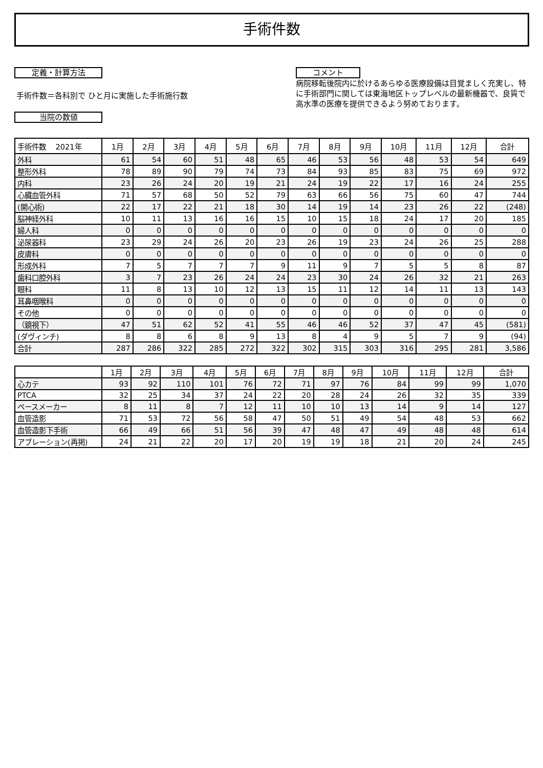手術件数
定義・計算方法
手術件数＝各科別で ひと月に実施した手術施行数
当院の数値
コメント
病院移転後院内に於けるあらゆる医療設備は目覚ましく充実し、特に手術部門に関しては東海地区トップレベルの最新機器で、良質で高水準の医療を提供できるよう努めております。
| 手術件数 2021年 | 1月 | 2月 | 3月 | 4月 | 5月 | 6月 | 7月 | 8月 | 9月 | 10月 | 11月 | 12月 | 合計 |
| --- | --- | --- | --- | --- | --- | --- | --- | --- | --- | --- | --- | --- | --- |
| 外科 | 61 | 54 | 60 | 51 | 48 | 65 | 46 | 53 | 56 | 48 | 53 | 54 | 649 |
| 整形外科 | 78 | 89 | 90 | 79 | 74 | 73 | 84 | 93 | 85 | 83 | 75 | 69 | 972 |
| 内科 | 23 | 26 | 24 | 20 | 19 | 21 | 24 | 19 | 22 | 17 | 16 | 24 | 255 |
| 心臓血管外科 | 71 | 57 | 68 | 50 | 52 | 79 | 63 | 66 | 56 | 75 | 60 | 47 | 744 |
| (開心術) | 22 | 17 | 22 | 21 | 18 | 30 | 14 | 19 | 14 | 23 | 26 | 22 | (248) |
| 脳神経外科 | 10 | 11 | 13 | 16 | 16 | 15 | 10 | 15 | 18 | 24 | 17 | 20 | 185 |
| 婦人科 | 0 | 0 | 0 | 0 | 0 | 0 | 0 | 0 | 0 | 0 | 0 | 0 | 0 |
| 泌尿器科 | 23 | 29 | 24 | 26 | 20 | 23 | 26 | 19 | 23 | 24 | 26 | 25 | 288 |
| 皮膚科 | 0 | 0 | 0 | 0 | 0 | 0 | 0 | 0 | 0 | 0 | 0 | 0 | 0 |
| 形成外科 | 7 | 5 | 7 | 7 | 7 | 9 | 11 | 9 | 7 | 5 | 5 | 8 | 87 |
| 歯科口腔外科 | 3 | 7 | 23 | 26 | 24 | 24 | 23 | 30 | 24 | 26 | 32 | 21 | 263 |
| 眼科 | 11 | 8 | 13 | 10 | 12 | 13 | 15 | 11 | 12 | 14 | 11 | 13 | 143 |
| 耳鼻咽喉科 | 0 | 0 | 0 | 0 | 0 | 0 | 0 | 0 | 0 | 0 | 0 | 0 | 0 |
| その他 | 0 | 0 | 0 | 0 | 0 | 0 | 0 | 0 | 0 | 0 | 0 | 0 | 0 |
| （鏡視下） | 47 | 51 | 62 | 52 | 41 | 55 | 46 | 46 | 52 | 37 | 47 | 45 | (581) |
| (ダヴィンチ) | 8 | 8 | 6 | 8 | 9 | 13 | 8 | 4 | 9 | 5 | 7 | 9 | (94) |
| 合計 | 287 | 286 | 322 | 285 | 272 | 322 | 302 | 315 | 303 | 316 | 295 | 281 | 3,586 |
| | 1月 | 2月 | 3月 | 4月 | 5月 | 6月 | 7月 | 8月 | 9月 | 10月 | 11月 | 12月 | 合計 |
| --- | --- | --- | --- | --- | --- | --- | --- | --- | --- | --- | --- | --- | --- |
| 心カテ | 93 | 92 | 110 | 101 | 76 | 72 | 71 | 97 | 76 | 84 | 99 | 99 | 1,070 |
| PTCA | 32 | 25 | 34 | 37 | 24 | 22 | 20 | 28 | 24 | 26 | 32 | 35 | 339 |
| ペースメーカー | 8 | 11 | 8 | 7 | 12 | 11 | 10 | 10 | 13 | 14 | 9 | 14 | 127 |
| 血管造影 | 71 | 53 | 72 | 56 | 58 | 47 | 50 | 51 | 49 | 54 | 48 | 53 | 662 |
| 血管造影下手術 | 66 | 49 | 66 | 51 | 56 | 39 | 47 | 48 | 47 | 49 | 48 | 48 | 614 |
| アブレーション(再掲) | 24 | 21 | 22 | 20 | 17 | 20 | 19 | 19 | 18 | 21 | 20 | 24 | 245 |